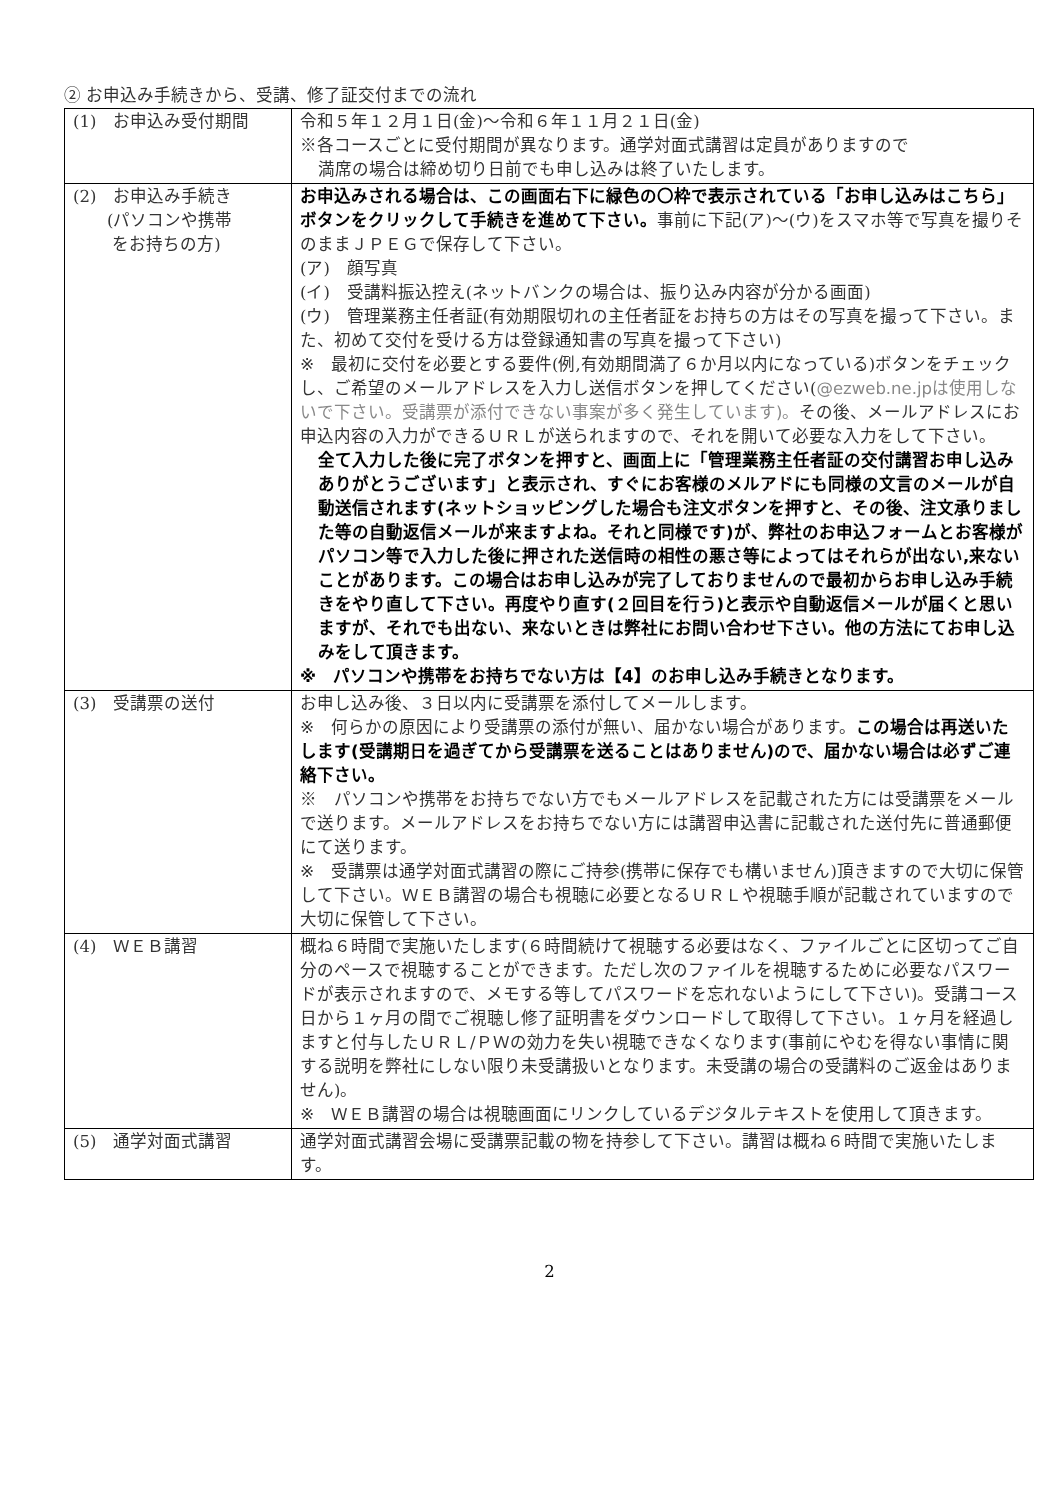② お申込み手続きから、受講、修了証交付までの流れ
| (1) お申込み受付期間 | 令和５年１２月１日(金)～令和６年１１月２１日(金) ※各コースごとに受付期間が異なります。通学対面式講習は定員がありますので 満席の場合は締め切り日前でも申し込みは終了いたします。 |
| (2) お申込み手続き (パソコンや携帯 をお持ちの方) | お申込みされる場合は、この画面右下に緑色の〇枠で表示されている「お申し込みはこちら」ボタンをクリックして手続きを進めて下さい。 事前に下記(ア)～(ウ)をスマホ等で写真を撮りそのままＪＰＥＧで保存して下さい。 (ア) 顔写真 (イ) 受講料振込控え(ネットバンクの場合は、振り込み内容が分かる画面) (ウ) 管理業務主任者証(有効期限切れの主任者証をお持ちの方はその写真を撮って下さい。また、初めて交付を受ける方は登録通知書の写真を撮って下さい) ※ 最初に交付を必要とする要件(例,有効期間満了６か月以内になっている)ボタンをチェックし、ご希望のメールアドレスを入力し送信ボタンを押してください( @ezweb.ne.jpは使用しないで下さい。受講票が添付できない事案が多く発生しています)。 その後、メールアドレスにお申込内容の入力ができるＵＲＬが送られますので、それを開いて必要な入力をして下さい。 全て入力した後に完了ボタンを押すと、画面上に「管理業務主任者証の交付講習お申し込みありがとうございます」と表示され、すぐにお客様のメルアドにも同様の文言のメールが自動送信されます(ネットショッピングした場合も注文ボタンを押すと、その後、注文承りました等の自動返信メールが来ますよね。それと同様です)が、弊社のお申込フォームとお客様がパソコン等で入力した後に押された送信時の相性の悪さ等によってはそれらが出ない,来ないことがあります。この場合はお申し込みが完了しておりませんので最初からお申し込み手続きをやり直して下さい。再度やり直す(２回目を行う)と表示や自動返信メールが届くと思いますが、それでも出ない、来ないときは弊社にお問い合わせ下さい。他の方法にてお申し込みをして頂きます。 ※ パソコンや携帯をお持ちでない方は【4】のお申し込み手続きとなります。 |
| (3) 受講票の送付 | お申し込み後、３日以内に受講票を添付してメールします。 ※ 何らかの原因により受講票の添付が無い、届かない場合があります。 この場合は再送いたします(受講期日を過ぎてから受講票を送ることはありません)ので、届かない場合は必ずご連絡下さい。 ※ パソコンや携帯をお持ちでない方でもメールアドレスを記載された方には受講票をメールで送ります。メールアドレスをお持ちでない方には講習申込書に記載された送付先に普通郵便にて送ります。 ※ 受講票は通学対面式講習の際にご持参(携帯に保存でも構いません)頂きますので大切に保管して下さい。ＷＥＢ講習の場合も視聴に必要となるＵＲＬや視聴手順が記載されていますので大切に保管して下さい。 |
| (4) ＷＥＢ講習 | 概ね６時間で実施いたします(６時間続けて視聴する必要はなく、ファイルごとに区切ってご自分のペースで視聴することができます。ただし次のファイルを視聴するために必要なパスワードが表示されますので、メモする等してパスワードを忘れないようにして下さい)。受講コース日から１ヶ月の間でご視聴し修了証明書をダウンロードして取得して下さい。１ヶ月を経過しますと付与したＵＲＬ/ＰＷの効力を失い視聴できなくなります(事前にやむを得ない事情に関する説明を弊社にしない限り未受講扱いとなります。未受講の場合の受講料のご返金はありません)。 ※ ＷＥＢ講習の場合は視聴画面にリンクしているデジタルテキストを使用して頂きます。 |
| (5) 通学対面式講習 | 通学対面式講習会場に受講票記載の物を持参して下さい。講習は概ね６時間で実施いたします。 |
2